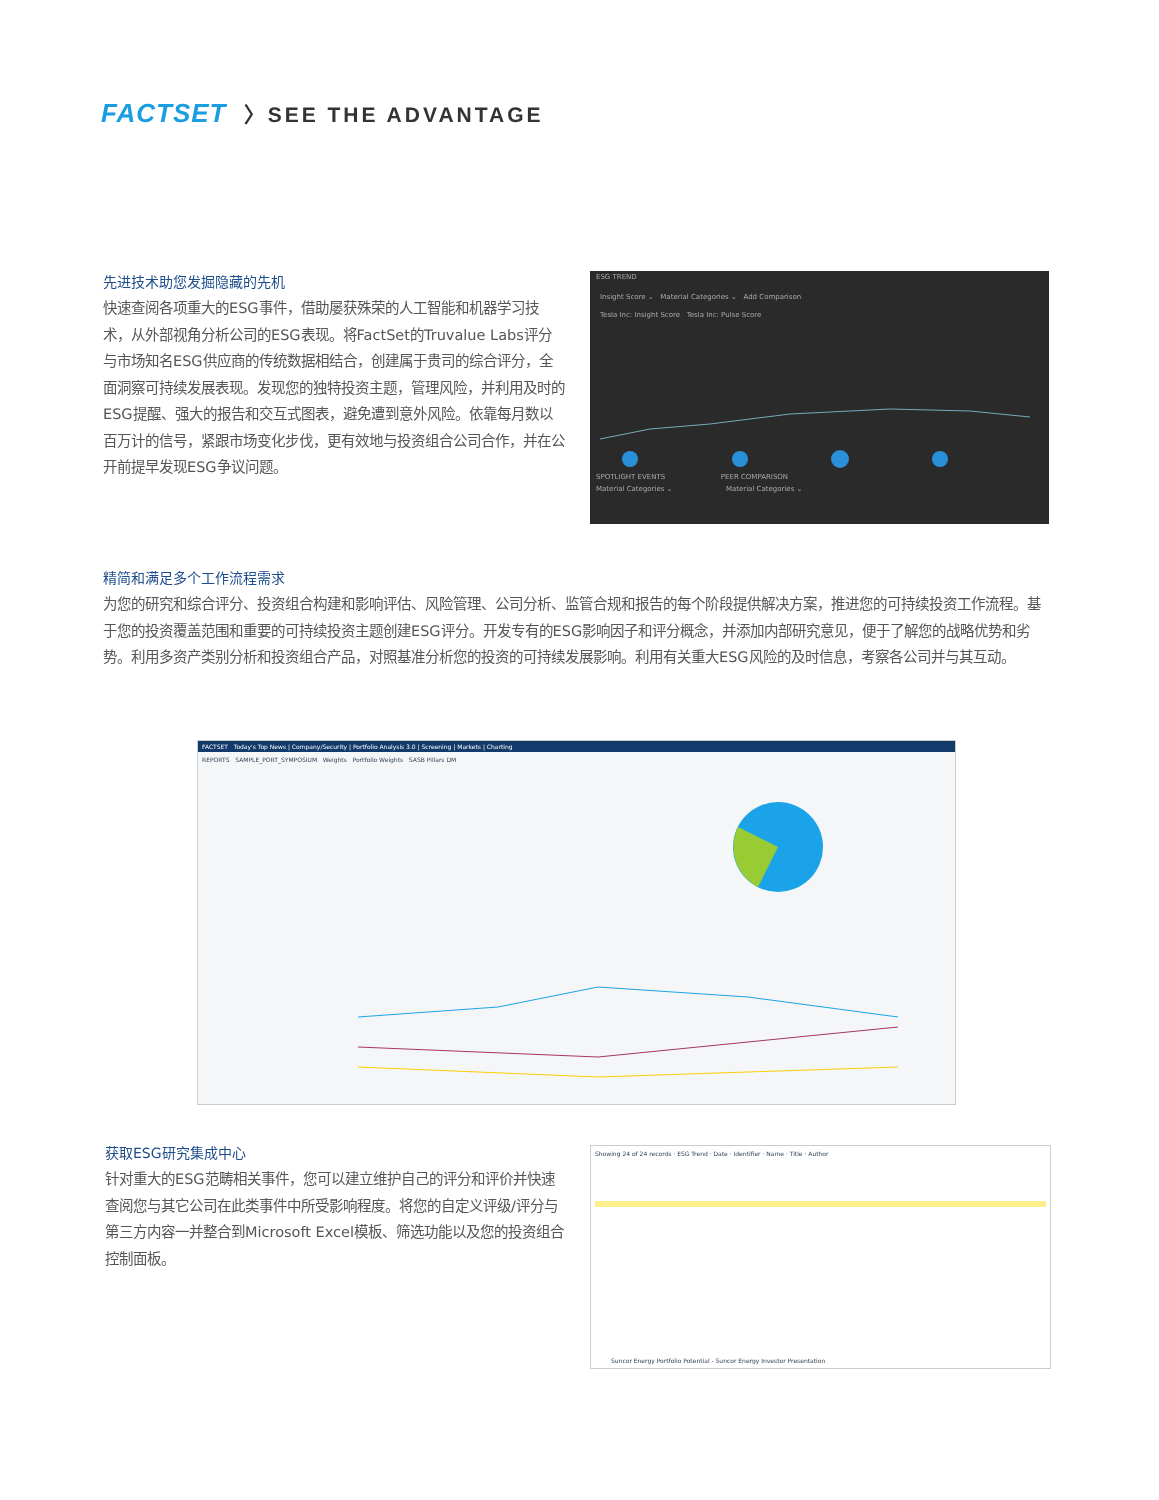FACTSET 〉SEE THE ADVANTAGE
先进技术助您发掘隐藏的先机
快速查阅各项重大的ESG事件，借助屡获殊荣的人工智能和机器学习技术，从外部视角分析公司的ESG表现。将FactSet的Truvalue Labs评分与市场知名ESG供应商的传统数据相结合，创建属于贵司的综合评分，全面洞察可持续发展表现。发现您的独特投资主题，管理风险，并利用及时的ESG提醒、强大的报告和交互式图表，避免遭到意外风险。依靠每月数以百万计的信号，紧跟市场变化步伐，更有效地与投资组合公司合作，并在公开前提早发现ESG争议问题。
ESG TREND
Insight Score ⌄ Material Categories ⌄ Add Comparison
Tesla Inc: Insight Score Tesla Inc: Pulse Score
SPOTLIGHT EVENTS PEER COMPARISON
Material Categories ⌄ Material Categories ⌄
精简和满足多个工作流程需求
为您的研究和综合评分、投资组合构建和影响评估、风险管理、公司分析、监管合规和报告的每个阶段提供解决方案，推进您的可持续投资工作流程。基于您的投资覆盖范围和重要的可持续投资主题创建ESG评分。开发专有的ESG影响因子和评分概念，并添加内部研究意见，便于了解您的战略优势和劣势。利用多资产类别分析和投资组合产品，对照基准分析您的投资的可持续发展影响。利用有关重大ESG风险的及时信息，考察各公司并与其互动。
FACTSET Today's Top News | Company/Security | Portfolio Analysis 3.0 | Screening | Markets | Charting
REPORTS SAMPLE_PORT_SYMPOSIUM Weights Portfolio Weights SASB Pillars DM
获取ESG研究集成中心
针对重大的ESG范畴相关事件，您可以建立维护自己的评分和评价并快速查阅您与其它公司在此类事件中所受影响程度。将您的自定义评级/评分与第三方内容一并整合到Microsoft Excel模板、筛选功能以及您的投资组合控制面板。
Showing 24 of 24 records · ESG Trend · Date · Identifier · Name · Title · Author
Suncor Energy Portfolio Potential - Suncor Energy Investor Presentation